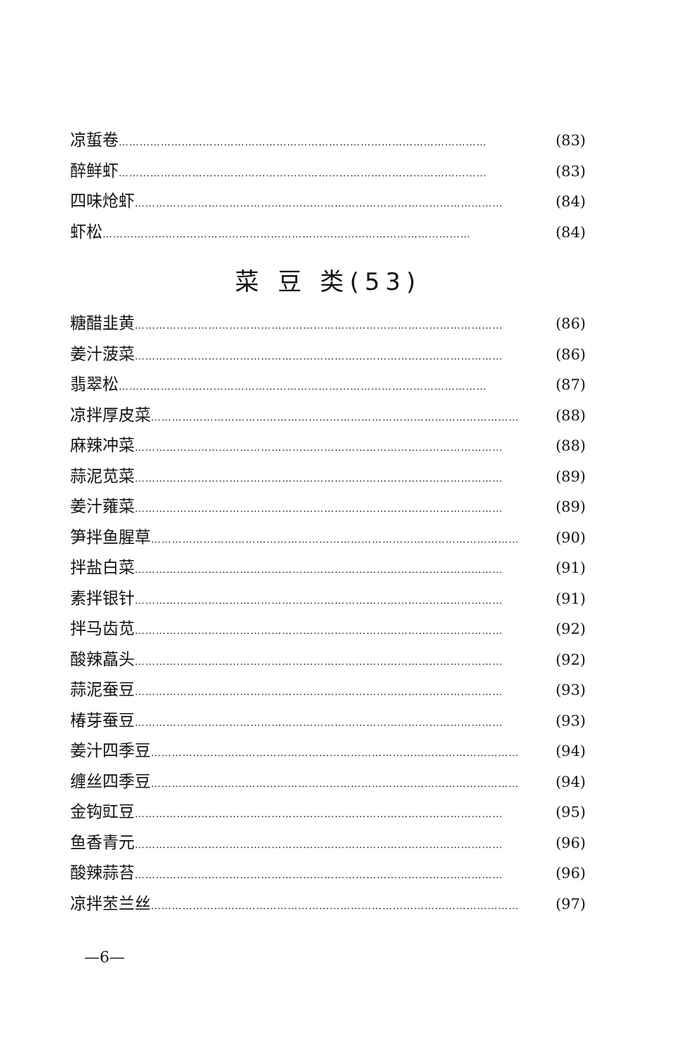凉蜇卷 …………………………………………………………………………………………… (83)
醉鲜虾 …………………………………………………………………………………………… (83)
四味炝虾 …………………………………………………………………………………………… (84)
虾松 …………………………………………………………………………………………… (84)
菜 豆 类(53)
糖醋韭黄 …………………………………………………………………………………………… (86)
姜汁菠菜 …………………………………………………………………………………………… (86)
翡翠松 …………………………………………………………………………………………… (87)
凉拌厚皮菜 …………………………………………………………………………………………… (88)
麻辣冲菜 …………………………………………………………………………………………… (88)
蒜泥苋菜 …………………………………………………………………………………………… (89)
姜汁蕹菜 …………………………………………………………………………………………… (89)
笋拌鱼腥草 …………………………………………………………………………………………… (90)
拌盐白菜 …………………………………………………………………………………………… (91)
素拌银针 …………………………………………………………………………………………… (91)
拌马齿苋 …………………………………………………………………………………………… (92)
酸辣藠头 …………………………………………………………………………………………… (92)
蒜泥蚕豆 …………………………………………………………………………………………… (93)
椿芽蚕豆 …………………………………………………………………………………………… (93)
姜汁四季豆 …………………………………………………………………………………………… (94)
缠丝四季豆 …………………………………………………………………………………………… (94)
金钩豇豆 …………………………………………………………………………………………… (95)
鱼香青元 …………………………………………………………………………………………… (96)
酸辣蒜苔 …………………………………………………………………………………………… (96)
凉拌苤兰丝 …………………………………………………………………………………………… (97)
—6—